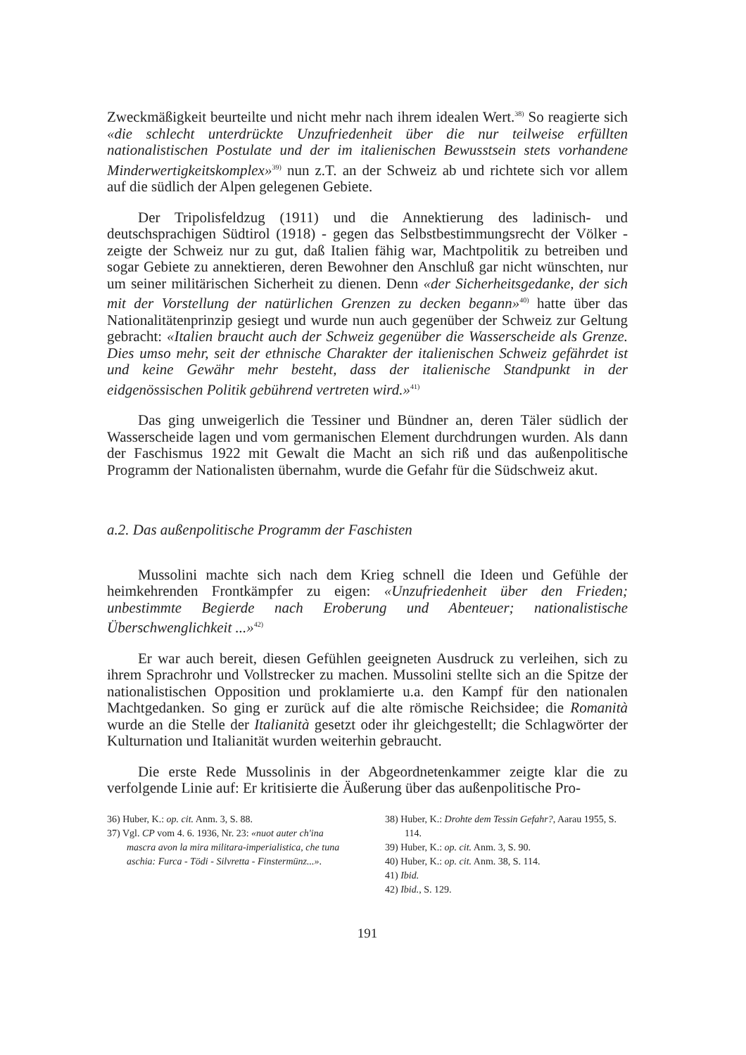Zweckmäßigkeit beurteilte und nicht mehr nach ihrem idealen Wert.<sup>38)</sup> So reagierte sich «die schlecht unterdrückte Unzufriedenheit über die nur teilweise erfüllten nationalistischen Postulate und der im italienischen Bewusstsein stets vorhandene Minderwertigkeitskomplex»<sup>39)</sup> nun z.T. an der Schweiz ab und richtete sich vor allem auf die südlich der Alpen gelegenen Gebiete.
Der Tripolisfeldzug (1911) und die Annektierung des ladinisch- und deutschsprachigen Südtirol (1918) - gegen das Selbstbestimmungsrecht der Völker - zeigte der Schweiz nur zu gut, daß Italien fähig war, Machtpolitik zu betreiben und sogar Gebiete zu annektieren, deren Bewohner den Anschluß gar nicht wünschten, nur um seiner militärischen Sicherheit zu dienen. Denn «der Sicherheitsgedanke, der sich mit der Vorstellung der natürlichen Grenzen zu decken begann»<sup>40)</sup> hatte über das Nationalitätenprinzip gesiegt und wurde nun auch gegenüber der Schweiz zur Geltung gebracht: «Italien braucht auch der Schweiz gegenüber die Wasserscheide als Grenze. Dies umso mehr, seit der ethnische Charakter der italienischen Schweiz gefährdet ist und keine Gewähr mehr besteht, dass der italienische Standpunkt in der eidgenössischen Politik gebührend vertreten wird.»<sup>41)</sup>
Das ging unweigerlich die Tessiner und Bündner an, deren Täler südlich der Wasserscheide lagen und vom germanischen Element durchdrungen wurden. Als dann der Faschismus 1922 mit Gewalt die Macht an sich riß und das außenpolitische Programm der Nationalisten übernahm, wurde die Gefahr für die Südschweiz akut.
a.2. Das außenpolitische Programm der Faschisten
Mussolini machte sich nach dem Krieg schnell die Ideen und Gefühle der heimkehrenden Frontkämpfer zu eigen: «Unzufriedenheit über den Frieden; unbestimmte Begierde nach Eroberung und Abenteuer; nationalistische Überschwenglichkeit ...»<sup>42)</sup>
Er war auch bereit, diesen Gefühlen geeigneten Ausdruck zu verleihen, sich zu ihrem Sprachrohr und Vollstrecker zu machen. Mussolini stellte sich an die Spitze der nationalistischen Opposition und proklamierte u.a. den Kampf für den nationalen Machtgedanken. So ging er zurück auf die alte römische Reichsidee; die Romanità wurde an die Stelle der Italianità gesetzt oder ihr gleichgestellt; die Schlagwörter der Kulturnation und Italianität wurden weiterhin gebraucht.
Die erste Rede Mussolinis in der Abgeordnetenkammer zeigte klar die zu verfolgende Linie auf: Er kritisierte die Äußerung über das außenpolitische Pro-
36) Huber, K.: op. cit. Anm. 3, S. 88.
37) Vgl. CP vom 4. 6. 1936, Nr. 23: «nuot auter ch'ina mascra avon la mira militara-imperialistica, che tuna aschia: Furca - Tödi - Silvretta - Finstermünz...».
38) Huber, K.: Drohte dem Tessin Gefahr?, Aarau 1955, S. 114.
39) Huber, K.: op. cit. Anm. 3, S. 90.
40) Huber, K.: op. cit. Anm. 38, S. 114.
41) Ibid.
42) Ibid., S. 129.
191